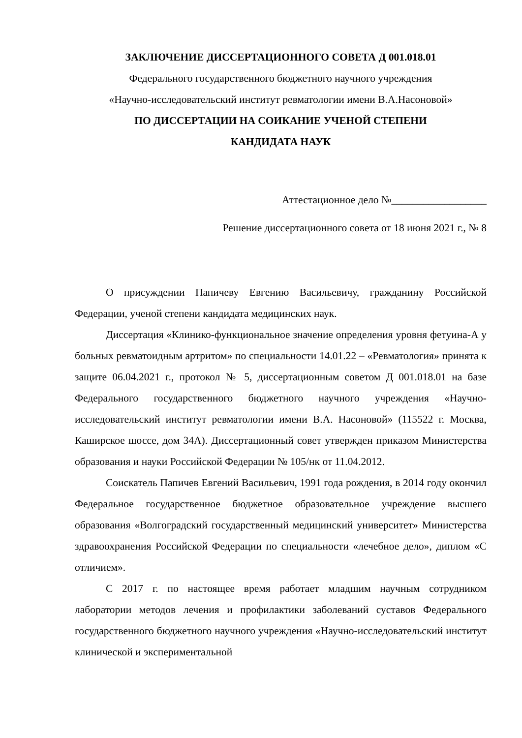ЗАКЛЮЧЕНИЕ ДИССЕРТАЦИОННОГО СОВЕТА Д 001.018.01
Федерального государственного бюджетного научного учреждения
«Научно-исследовательский институт ревматологии имени В.А.Насоновой»
ПО ДИССЕРТАЦИИ НА СОИКАНИЕ УЧЕНОЙ СТЕПЕНИ
КАНДИДАТА НАУК
Аттестационное дело №__________________
Решение диссертационного совета от 18 июня 2021 г., № 8
О присуждении Папичеву Евгению Васильевичу, гражданину Российской Федерации, ученой степени кандидата медицинских наук.
Диссертация «Клинико-функциональное значение определения уровня фетуина-А у больных ревматоидным артритом» по специальности 14.01.22 – «Ревматология» принята к защите 06.04.2021 г., протокол № 5, диссертационным советом Д 001.018.01 на базе Федерального государственного бюджетного научного учреждения «Научно-исследовательский институт ревматологии имени В.А. Насоновой» (115522 г. Москва, Каширское шоссе, дом 34А). Диссертационный совет утвержден приказом Министерства образования и науки Российской Федерации № 105/нк от 11.04.2012.
Соискатель Папичев Евгений Васильевич, 1991 года рождения, в 2014 году окончил Федеральное государственное бюджетное образовательное учреждение высшего образования «Волгоградский государственный медицинский университет» Министерства здравоохранения Российской Федерации по специальности «лечебное дело», диплом «С отличием».
С 2017 г. по настоящее время работает младшим научным сотрудником лаборатории методов лечения и профилактики заболеваний суставов Федерального государственного бюджетного научного учреждения «Научно-исследовательский институт клинической и экспериментальной